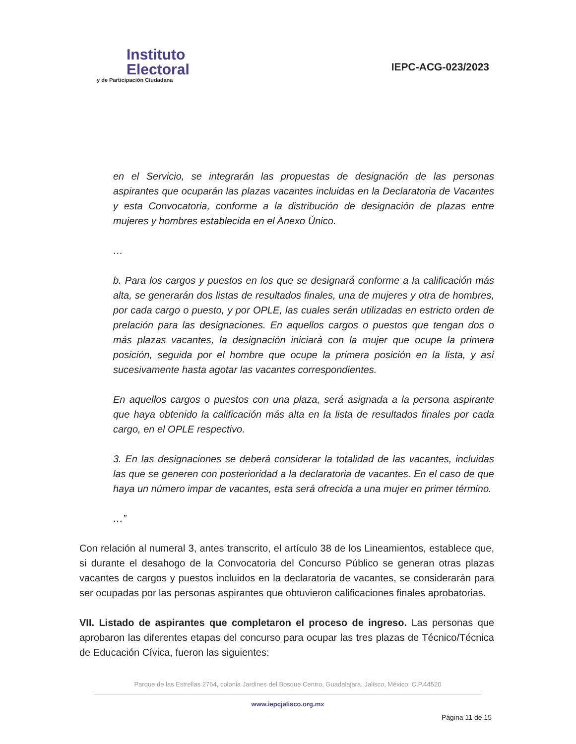Instituto
Electoral
y de Participación Ciudadana
IEPC-ACG-023/2023
en el Servicio, se integrarán las propuestas de designación de las personas aspirantes que ocuparán las plazas vacantes incluidas en la Declaratoria de Vacantes y esta Convocatoria, conforme a la distribución de designación de plazas entre mujeres y hombres establecida en el Anexo Único.
…
b. Para los cargos y puestos en los que se designará conforme a la calificación más alta, se generarán dos listas de resultados finales, una de mujeres y otra de hombres, por cada cargo o puesto, y por OPLE, las cuales serán utilizadas en estricto orden de prelación para las designaciones. En aquellos cargos o puestos que tengan dos o más plazas vacantes, la designación iniciará con la mujer que ocupe la primera posición, seguida por el hombre que ocupe la primera posición en la lista, y así sucesivamente hasta agotar las vacantes correspondientes.
En aquellos cargos o puestos con una plaza, será asignada a la persona aspirante que haya obtenido la calificación más alta en la lista de resultados finales por cada cargo, en el OPLE respectivo.
3. En las designaciones se deberá considerar la totalidad de las vacantes, incluidas las que se generen con posterioridad a la declaratoria de vacantes. En el caso de que haya un número impar de vacantes, esta será ofrecida a una mujer en primer término.
…”
Con relación al numeral 3, antes transcrito, el artículo 38 de los Lineamientos, establece que, si durante el desahogo de la Convocatoria del Concurso Público se generan otras plazas vacantes de cargos y puestos incluidos en la declaratoria de vacantes, se considerarán para ser ocupadas por las personas aspirantes que obtuvieron calificaciones finales aprobatorias.
VII. Listado de aspirantes que completaron el proceso de ingreso. Las personas que aprobaron las diferentes etapas del concurso para ocupar las tres plazas de Técnico/Técnica de Educación Cívica, fueron las siguientes:
Parque de las Estrellas 2764, colonia Jardines del Bosque Centro, Guadalajara, Jalisco, México. C.P.44520
www.iepcjalisco.org.mx
Página 11 de 15